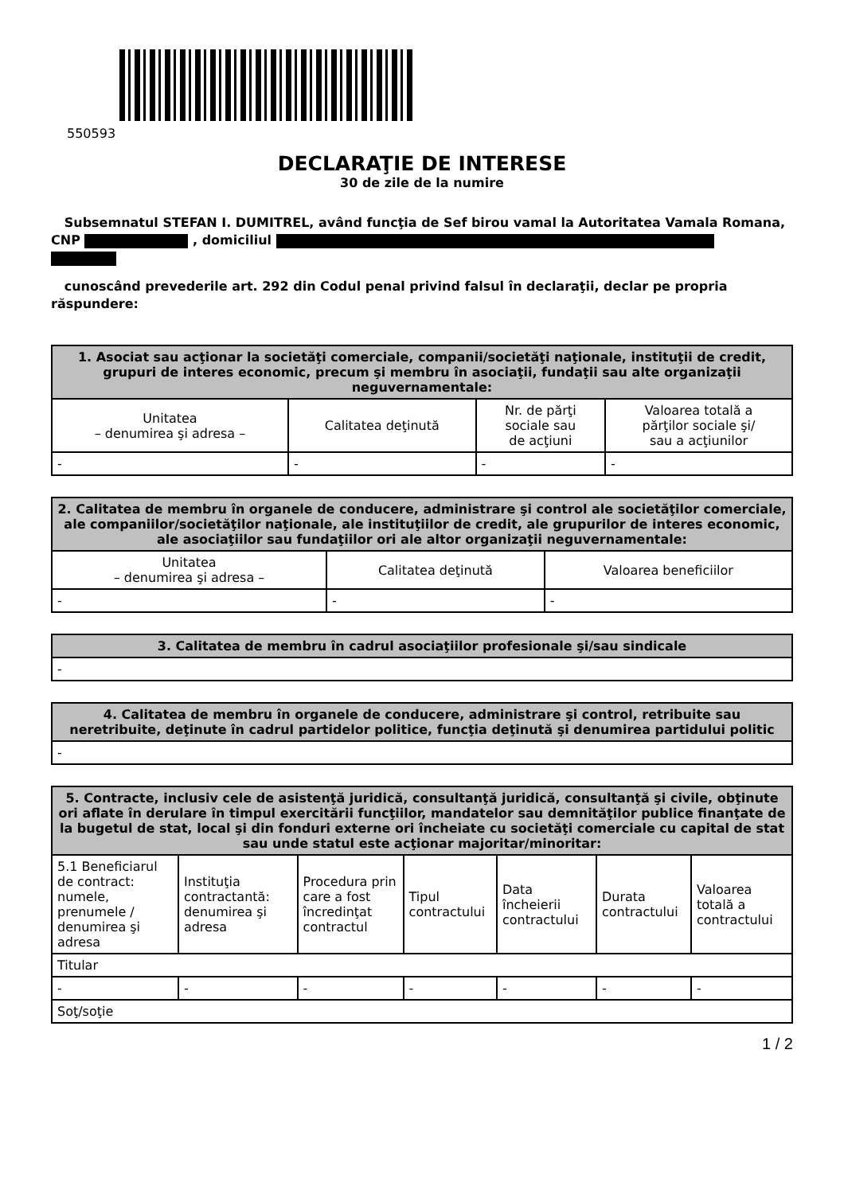550593
DECLARAŢIE DE INTERESE
30 de zile de la numire
Subsemnatul STEFAN I. DUMITREL, având funcţia de Sef birou vamal la Autoritatea Vamala Romana, CNP , domiciliul
cunoscând prevederile art. 292 din Codul penal privind falsul în declaraţii, declar pe propria răspundere:
| 1. Asociat sau acţionar la societăţi comerciale, companii/societăţi naţionale, instituţii de credit, grupuri de interes economic, precum şi membru în asociaţii, fundaţii sau alte organizaţii neguvernamentale: | | | |
| --- | --- | --- | --- |
| Unitatea – denumirea şi adresa – | Calitatea deţinută | Nr. de părţi sociale sau de acţiuni | Valoarea totală a părţilor sociale şi/ sau a acţiunilor |
| - | - | - | - |
| 2. Calitatea de membru în organele de conducere, administrare şi control ale societăţilor comerciale, ale companiilor/societăţilor naţionale, ale instituţiilor de credit, ale grupurilor de interes economic, ale asociaţiilor sau fundaţiilor ori ale altor organizaţii neguvernamentale: | | |
| --- | --- | --- |
| Unitatea – denumirea şi adresa – | Calitatea deţinută | Valoarea beneficiilor |
| - | - | - |
| 3. Calitatea de membru în cadrul asociaţiilor profesionale şi/sau sindicale |
| --- |
| - |
| 4. Calitatea de membru în organele de conducere, administrare şi control, retribuite sau neretribuite, deţinute în cadrul partidelor politice, funcţia deţinută şi denumirea partidului politic |
| --- |
| - |
| 5. Contracte, inclusiv cele de asistenţă juridică, consultanţă juridică, consultanţă şi civile, obţinute ori aflate în derulare în timpul exercitării funcţiilor, mandatelor sau demnităţilor publice finanţate de la bugetul de stat, local şi din fonduri externe ori încheiate cu societăţi comerciale cu capital de stat sau unde statul este acţionar majoritar/minoritar: | | | | | | |
| --- | --- | --- | --- | --- | --- | --- |
| 5.1 Beneficiarul de contract: numele, prenumele / denumirea şi adresa | Instituţia contractantă: denumirea şi adresa | Procedura prin care a fost încredinţat contractul | Tipul contractului | Data încheierii contractului | Durata contractului | Valoarea totală a contractului |
| Titular | | | | | | |
| - | - | - | - | - | - | - |
| Soţ/soţie | | | | | | |
1 / 2